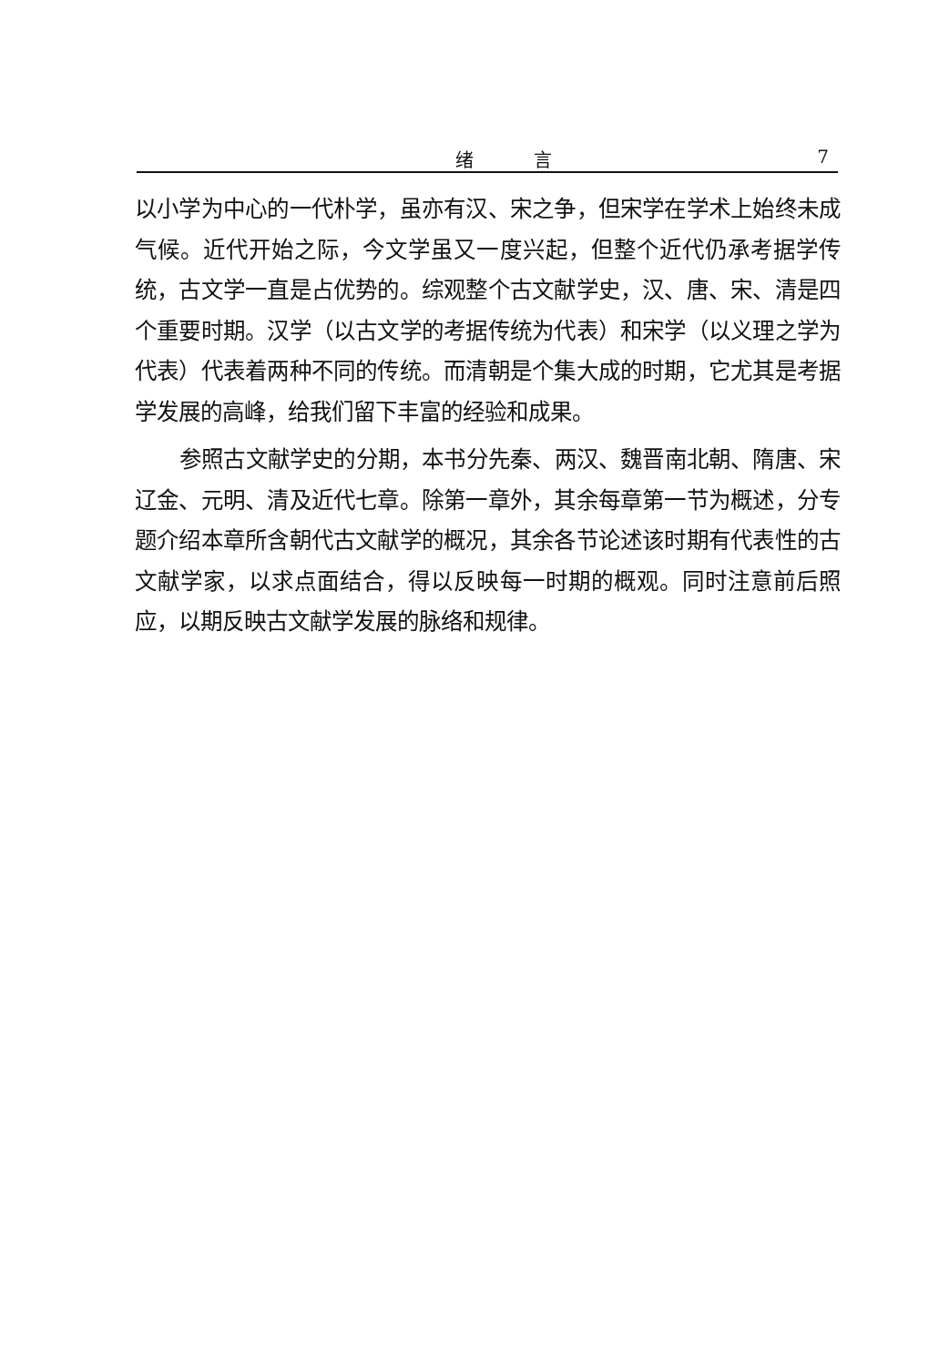绪 言 7
以小学为中心的一代朴学，虽亦有汉、宋之争，但宋学在学术上始终未成气候。近代开始之际，今文学虽又一度兴起，但整个近代仍承考据学传统，古文学一直是占优势的。综观整个古文献学史，汉、唐、宋、清是四个重要时期。汉学（以古文学的考据传统为代表）和宋学（以义理之学为代表）代表着两种不同的传统。而清朝是个集大成的时期，它尤其是考据学发展的高峰，给我们留下丰富的经验和成果。
参照古文献学史的分期，本书分先秦、两汉、魏晋南北朝、隋唐、宋辽金、元明、清及近代七章。除第一章外，其余每章第一节为概述，分专题介绍本章所含朝代古文献学的概况，其余各节论述该时期有代表性的古文献学家，以求点面结合，得以反映每一时期的概观。同时注意前后照应，以期反映古文献学发展的脉络和规律。